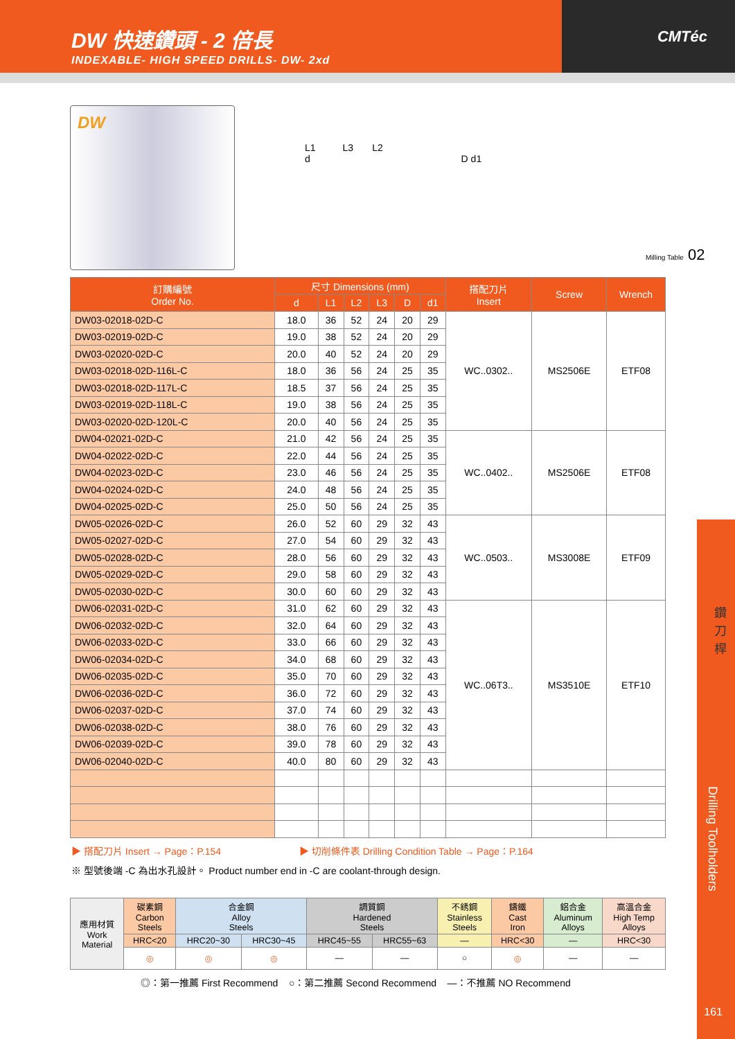DW 快速鑽頭 - 2 倍長
INDEXABLE- HIGH SPEED DRILLS- DW- 2xd
CMTéc
DW
L1 L3 L2
d D d1
Milling Table 02
| 訂購編號 Order No. | 尺寸 Dimensions (mm) | | | | | | 搭配刀片 Insert | Screw | Wrench |
| --- | --- | --- | --- | --- | --- | --- | --- | --- | --- |
| | d | L1 | L2 | L3 | D | d1 | | | |
| DW03-02018-02D-C | 18.0 | 36 | 52 | 24 | 20 | 29 | WC..0302.. | MS2506E | ETF08 |
| DW03-02019-02D-C | 19.0 | 38 | 52 | 24 | 20 | 29 | | | |
| DW03-02020-02D-C | 20.0 | 40 | 52 | 24 | 20 | 29 | | | |
| DW03-02018-02D-116L-C | 18.0 | 36 | 56 | 24 | 25 | 35 | | | |
| DW03-02018-02D-117L-C | 18.5 | 37 | 56 | 24 | 25 | 35 | | | |
| DW03-02019-02D-118L-C | 19.0 | 38 | 56 | 24 | 25 | 35 | | | |
| DW03-02020-02D-120L-C | 20.0 | 40 | 56 | 24 | 25 | 35 | | | |
| DW04-02021-02D-C | 21.0 | 42 | 56 | 24 | 25 | 35 | WC..0402.. | MS2506E | ETF08 |
| DW04-02022-02D-C | 22.0 | 44 | 56 | 24 | 25 | 35 | | | |
| DW04-02023-02D-C | 23.0 | 46 | 56 | 24 | 25 | 35 | | | |
| DW04-02024-02D-C | 24.0 | 48 | 56 | 24 | 25 | 35 | | | |
| DW04-02025-02D-C | 25.0 | 50 | 56 | 24 | 25 | 35 | | | |
| DW05-02026-02D-C | 26.0 | 52 | 60 | 29 | 32 | 43 | WC..0503.. | MS3008E | ETF09 |
| DW05-02027-02D-C | 27.0 | 54 | 60 | 29 | 32 | 43 | | | |
| DW05-02028-02D-C | 28.0 | 56 | 60 | 29 | 32 | 43 | | | |
| DW05-02029-02D-C | 29.0 | 58 | 60 | 29 | 32 | 43 | | | |
| DW05-02030-02D-C | 30.0 | 60 | 60 | 29 | 32 | 43 | | | |
| DW06-02031-02D-C | 31.0 | 62 | 60 | 29 | 32 | 43 | WC..06T3.. | MS3510E | ETF10 |
| DW06-02032-02D-C | 32.0 | 64 | 60 | 29 | 32 | 43 | | | |
| DW06-02033-02D-C | 33.0 | 66 | 60 | 29 | 32 | 43 | | | |
| DW06-02034-02D-C | 34.0 | 68 | 60 | 29 | 32 | 43 | | | |
| DW06-02035-02D-C | 35.0 | 70 | 60 | 29 | 32 | 43 | | | |
| DW06-02036-02D-C | 36.0 | 72 | 60 | 29 | 32 | 43 | | | |
| DW06-02037-02D-C | 37.0 | 74 | 60 | 29 | 32 | 43 | | | |
| DW06-02038-02D-C | 38.0 | 76 | 60 | 29 | 32 | 43 | | | |
| DW06-02039-02D-C | 39.0 | 78 | 60 | 29 | 32 | 43 | | | |
| DW06-02040-02D-C | 40.0 | 80 | 60 | 29 | 32 | 43 | | | |
▶ 搭配刀片 Insert → Page：P.154 ▶ 切削條件表 Drilling Condition Table → Page：P.164
※ 型號後端 -C 為出水孔設計。 Product number end in -C are coolant-through design.
| 應用材質 Work Material | 碳素鋼 Carbon Steels | 合金鋼 Alloy Steels | | 調質鋼 Hardened Steels | | 不銹鋼 Stainless Steels | 鑄鐵 Cast Iron | 鋁合金 Aluminum Alloys | 高溫合金 High Temp Alloys |
| | HRC<20 | HRC20~30 | HRC30~45 | HRC45~55 | HRC55~63 | — | HRC<30 | — | HRC<30 |
| | ◎ | ◎ | ◎ | — | — | ○ | ◎ | — | — |
◎：第一推薦 First Recommend ○：第二推薦 Second Recommend —：不推薦 NO Recommend
鑽刀桿
Drilling Toolholders
161